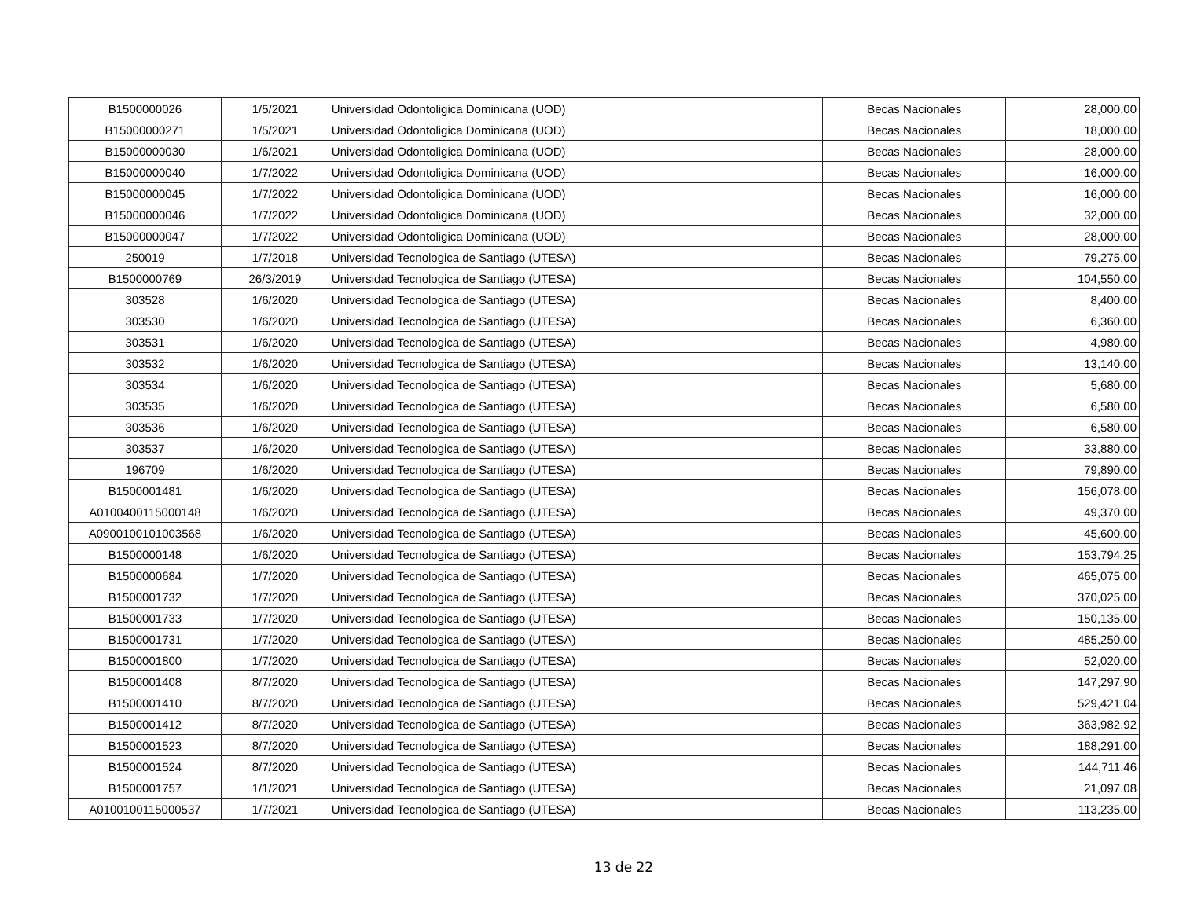| B1500000026 | 1/5/2021 | Universidad Odontoligica Dominicana (UOD) | Becas Nacionales | 28,000.00 |
| B15000000271 | 1/5/2021 | Universidad Odontoligica Dominicana (UOD) | Becas Nacionales | 18,000.00 |
| B15000000030 | 1/6/2021 | Universidad Odontoligica Dominicana (UOD) | Becas Nacionales | 28,000.00 |
| B15000000040 | 1/7/2022 | Universidad Odontoligica Dominicana (UOD) | Becas Nacionales | 16,000.00 |
| B15000000045 | 1/7/2022 | Universidad Odontoligica Dominicana (UOD) | Becas Nacionales | 16,000.00 |
| B15000000046 | 1/7/2022 | Universidad Odontoligica Dominicana (UOD) | Becas Nacionales | 32,000.00 |
| B15000000047 | 1/7/2022 | Universidad Odontoligica Dominicana (UOD) | Becas Nacionales | 28,000.00 |
| 250019 | 1/7/2018 | Universidad Tecnologica de Santiago (UTESA) | Becas Nacionales | 79,275.00 |
| B1500000769 | 26/3/2019 | Universidad Tecnologica de Santiago (UTESA) | Becas Nacionales | 104,550.00 |
| 303528 | 1/6/2020 | Universidad Tecnologica de Santiago (UTESA) | Becas Nacionales | 8,400.00 |
| 303530 | 1/6/2020 | Universidad Tecnologica de Santiago (UTESA) | Becas Nacionales | 6,360.00 |
| 303531 | 1/6/2020 | Universidad Tecnologica de Santiago (UTESA) | Becas Nacionales | 4,980.00 |
| 303532 | 1/6/2020 | Universidad Tecnologica de Santiago (UTESA) | Becas Nacionales | 13,140.00 |
| 303534 | 1/6/2020 | Universidad Tecnologica de Santiago (UTESA) | Becas Nacionales | 5,680.00 |
| 303535 | 1/6/2020 | Universidad Tecnologica de Santiago (UTESA) | Becas Nacionales | 6,580.00 |
| 303536 | 1/6/2020 | Universidad Tecnologica de Santiago (UTESA) | Becas Nacionales | 6,580.00 |
| 303537 | 1/6/2020 | Universidad Tecnologica de Santiago (UTESA) | Becas Nacionales | 33,880.00 |
| 196709 | 1/6/2020 | Universidad Tecnologica de Santiago (UTESA) | Becas Nacionales | 79,890.00 |
| B1500001481 | 1/6/2020 | Universidad Tecnologica de Santiago (UTESA) | Becas Nacionales | 156,078.00 |
| A0100400115000148 | 1/6/2020 | Universidad Tecnologica de Santiago (UTESA) | Becas Nacionales | 49,370.00 |
| A0900100101003568 | 1/6/2020 | Universidad Tecnologica de Santiago (UTESA) | Becas Nacionales | 45,600.00 |
| B1500000148 | 1/6/2020 | Universidad Tecnologica de Santiago (UTESA) | Becas Nacionales | 153,794.25 |
| B1500000684 | 1/7/2020 | Universidad Tecnologica de Santiago (UTESA) | Becas Nacionales | 465,075.00 |
| B1500001732 | 1/7/2020 | Universidad Tecnologica de Santiago (UTESA) | Becas Nacionales | 370,025.00 |
| B1500001733 | 1/7/2020 | Universidad Tecnologica de Santiago (UTESA) | Becas Nacionales | 150,135.00 |
| B1500001731 | 1/7/2020 | Universidad Tecnologica de Santiago (UTESA) | Becas Nacionales | 485,250.00 |
| B1500001800 | 1/7/2020 | Universidad Tecnologica de Santiago (UTESA) | Becas Nacionales | 52,020.00 |
| B1500001408 | 8/7/2020 | Universidad Tecnologica de Santiago (UTESA) | Becas Nacionales | 147,297.90 |
| B1500001410 | 8/7/2020 | Universidad Tecnologica de Santiago (UTESA) | Becas Nacionales | 529,421.04 |
| B1500001412 | 8/7/2020 | Universidad Tecnologica de Santiago (UTESA) | Becas Nacionales | 363,982.92 |
| B1500001523 | 8/7/2020 | Universidad Tecnologica de Santiago (UTESA) | Becas Nacionales | 188,291.00 |
| B1500001524 | 8/7/2020 | Universidad Tecnologica de Santiago (UTESA) | Becas Nacionales | 144,711.46 |
| B1500001757 | 1/1/2021 | Universidad Tecnologica de Santiago (UTESA) | Becas Nacionales | 21,097.08 |
| A0100100115000537 | 1/7/2021 | Universidad Tecnologica de Santiago (UTESA) | Becas Nacionales | 113,235.00 |
13 de 22